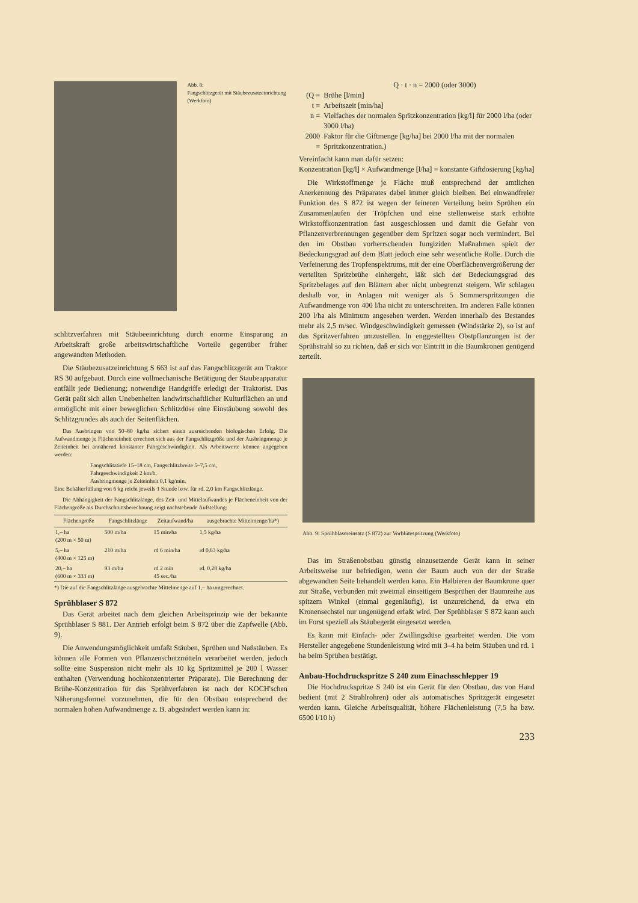Abb. 8:
Fangschlitzgerät mit Stäubezusatzeinrichtung (Werkfoto)
schlitzverfahren mit Stäubeeinrichtung durch enorme Einsparung an Arbeitskraft große arbeitswirtschaftliche Vorteile gegenüber früher angewandten Methoden.
Die Stäubezusatzeinrichtung S 663 ist auf das Fangschlitzgerät am Traktor RS 30 aufgebaut. Durch eine vollmechanische Betätigung der Staubeapparatur entfällt jede Bedienung; notwendige Handgriffe erledigt der Traktorist. Das Gerät paßt sich allen Unebenheiten landwirtschaftlicher Kulturflächen an und ermöglicht mit einer beweglichen Schlitzdüse eine Einstäubung sowohl des Schlitzgrundes als auch der Seitenflächen.
Das Ausbringen von 50–80 kg/ha sichert einen ausreichenden biologischen Erfolg. Die Aufwandmenge je Flächeneinheit errechnet sich aus der Fangschlitzgröße und der Ausbringmenge je Zeiteinheit bei annähernd konstanter Fahrgeschwindigkeit. Als Arbeitswerte können angegeben werden:
Fangschlitztiefe 15–18 cm, Fangschlitzbreite 5–7,5 cm,
Fahrgeschwindigkeit 2 km/h,
Ausbringmenge je Zeiteinheit 0,1 kg/min.
Eine Behälterfüllung von 6 kg reicht jeweils 1 Stunde bzw. für rd. 2,0 km Fangschlitzlänge.
Die Abhängigkeit der Fangschlitzlänge, des Zeit- und Mittelaufwandes je Flächeneinheit von der Flächengröße als Durchschnittsberechnung zeigt nachstehende Aufstellung:
| Flächengröße | Fangschlitzlänge | Zeitaufwand/ha | ausgebrachte Mittelmenge/ha*) |
| --- | --- | --- | --- |
| 1,– ha (200 m × 50 m) | 500 m/ha | 15 min/ha | 1,5 kg/ha |
| 5,– ha (400 m × 125 m) | 210 m/ha | rd 6 min/ha | rd 0,63 kg/ha |
| 20,– ha (600 m × 333 m) | 93 m/ha | rd 2 min 45 sec./ha | rd. 0,28 kg/ha |
*) Die auf die Fangschlitzlänge ausgebrachte Mittelmenge auf 1,– ha umgerechnet.
Sprühblaser S 872
Das Gerät arbeitet nach dem gleichen Arbeitsprinzip wie der bekannte Sprühblaser S 881. Der Antrieb erfolgt beim S 872 über die Zapfwelle (Abb. 9).
Die Anwendungsmöglichkeit umfaßt Stäuben, Sprühen und Naßstäuben. Es können alle Formen von Pflanzenschutzmitteln verarbeitet werden, jedoch sollte eine Suspension nicht mehr als 10 kg Spritzmittel je 200 l Wasser enthalten (Verwendung hochkonzentrierter Präparate). Die Berechnung der Brühe-Konzentration für das Sprühverfahren ist nach der KOCH'schen Näherungsformel vorzunehmen, die für den Obstbau entsprechend der normalen hohen Aufwandmenge z. B. abgeändert werden kann in:
Q · t · n = 2000 (oder 3000)
| (Q = | Brühe [l/min] |
| t = | Arbeitszeit [min/ha] |
| n = | Vielfaches der normalen Spritzkonzentration [kg/l] für 2000 l/ha (oder 3000 l/ha) |
| 2000 = | Faktor für die Giftmenge [kg/ha] bei 2000 l/ha mit der normalen Spritzkonzentration.) |
Vereinfacht kann man dafür setzen:
Konzentration [kg/l] × Aufwandmenge [l/ha] = konstante Giftdosierung [kg/ha]
Die Wirkstoffmenge je Fläche muß entsprechend der amtlichen Anerkennung des Präparates dabei immer gleich bleiben. Bei einwandfreier Funktion des S 872 ist wegen der feineren Verteilung beim Sprühen ein Zusammenlaufen der Tröpfchen und eine stellenweise stark erhöhte Wirkstoffkonzentration fast ausgeschlossen und damit die Gefahr von Pflanzenverbrennungen gegenüber dem Spritzen sogar noch vermindert. Bei den im Obstbau vorherrschenden fungiziden Maßnahmen spielt der Bedeckungsgrad auf dem Blatt jedoch eine sehr wesentliche Rolle. Durch die Verfeinerung des Tropfenspektrums, mit der eine Oberflächenvergrößerung der verteilten Spritzbrühe einhergeht, läßt sich der Bedeckungsgrad des Spritzbelages auf den Blättern aber nicht unbegrenzt steigern. Wir schlagen deshalb vor, in Anlagen mit weniger als 5 Sommerspritzungen die Aufwandmenge von 400 l/ha nicht zu unterschreiten. Im anderen Falle können 200 l/ha als Minimum angesehen werden. Werden innerhalb des Bestandes mehr als 2,5 m/sec. Windgeschwindigkeit gemessen (Windstärke 2), so ist auf das Spritzverfahren umzustellen. In enggestellten Obstpflanzungen ist der Sprühstrahl so zu richten, daß er sich vor Eintritt in die Baumkronen genügend zerteilt.
Abb. 9: Sprühblasereinsatz (S 872) zur Vorblütespritzung (Werkfoto)
Das im Straßenobstbau günstig einzusetzende Gerät kann in seiner Arbeitsweise nur befriedigen, wenn der Baum auch von der der Straße abgewandten Seite behandelt werden kann. Ein Halbieren der Baumkrone quer zur Straße, verbunden mit zweimal einseitigem Besprühen der Baumreihe aus spitzem Winkel (einmal gegenläufig), ist unzureichend, da etwa ein Kronensechstel nur ungenügend erfaßt wird. Der Sprühblaser S 872 kann auch im Forst speziell als Stäubegerät eingesetzt werden.
Es kann mit Einfach- oder Zwillingsdüse gearbeitet werden. Die vom Hersteller angegebene Stundenleistung wird mit 3–4 ha beim Stäuben und rd. 1 ha beim Sprühen bestätigt.
Anbau-Hochdruckspritze S 240 zum Einachsschlepper 19
Die Hochdruckspritze S 240 ist ein Gerät für den Obstbau, das von Hand bedient (mit 2 Strahlrohren) oder als automatisches Spritzgerät eingesetzt werden kann. Gleiche Arbeitsqualität, höhere Flächenleistung (7,5 ha bzw. 6500 l/10 h)
233